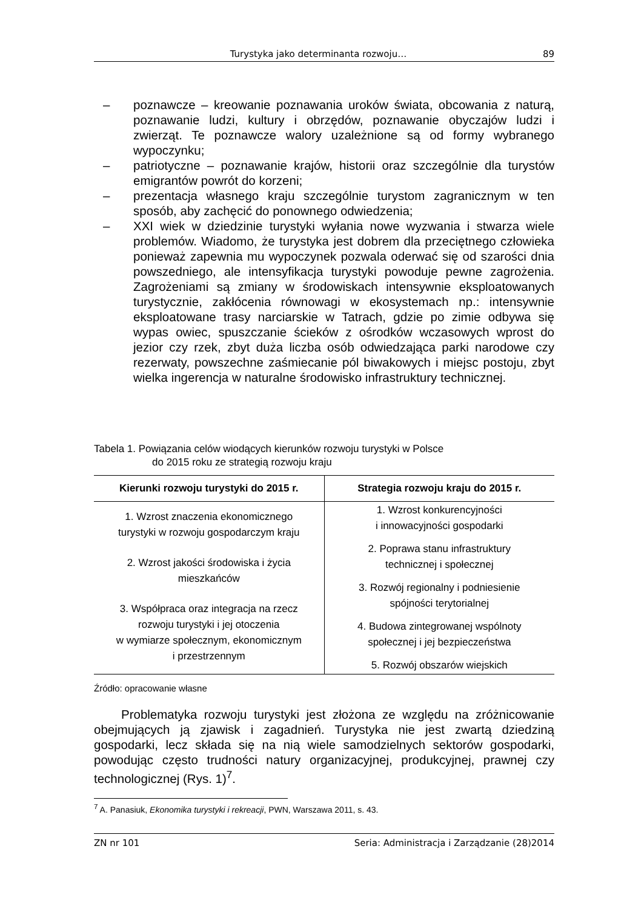Turystyka jako determinanta rozwoju… 89
– poznawcze – kreowanie poznawania uroków świata, obcowania z naturą, poznawanie ludzi, kultury i obrzędów, poznawanie obyczajów ludzi i zwierząt. Te poznawcze walory uzależnione są od formy wybranego wypoczynku;
– patriotyczne – poznawanie krajów, historii oraz szczególnie dla turystów emigrantów powrót do korzeni;
– prezentacja własnego kraju szczególnie turystom zagranicznym w ten sposób, aby zachęcić do ponownego odwiedzenia;
– XXI wiek w dziedzinie turystyki wyłania nowe wyzwania i stwarza wiele problemów. Wiadomo, że turystyka jest dobrem dla przeciętnego człowieka ponieważ zapewnia mu wypoczynek pozwala oderwać się od szarości dnia powszedniego, ale intensyfikacja turystyki powoduje pewne zagrożenia. Zagrożeniami są zmiany w środowiskach intensywnie eksploatowanych turystycznie, zakłócenia równowagi w ekosystemach np.: intensywnie eksploatowane trasy narciarskie w Tatrach, gdzie po zimie odbywa się wypas owiec, spuszczanie ścieków z ośrodków wczasowych wprost do jezior czy rzek, zbyt duża liczba osób odwiedzająca parki narodowe czy rezerwaty, powszechne zaśmiecanie pól biwakowych i miejsc postoju, zbyt wielka ingerencja w naturalne środowisko infrastruktury technicznej.
Tabela 1. Powiązania celów wiodących kierunków rozwoju turystyki w Polsce
do 2015 roku ze strategią rozwoju kraju
| Kierunki rozwoju turystyki do 2015 r. | Strategia rozwoju kraju do 2015 r. |
| --- | --- |
| 1. Wzrost znaczenia ekonomicznego turystyki w rozwoju gospodarczym kraju 2. Wzrost jakości środowiska i życia mieszkańców 3. Współpraca oraz integracja na rzecz rozwoju turystyki i jej otoczenia w wymiarze społecznym, ekonomicznym i przestrzennym | 1. Wzrost konkurencyjności i innowacyjności gospodarki 2. Poprawa stanu infrastruktury technicznej i społecznej 3. Rozwój regionalny i podniesienie spójności terytorialnej 4. Budowa zintegrowanej wspólnoty społecznej i jej bezpieczeństwa 5. Rozwój obszarów wiejskich |
Źródło: opracowanie własne
Problematyka rozwoju turystyki jest złożona ze względu na zróżnicowanie obejmujących ją zjawisk i zagadnień. Turystyka nie jest zwartą dziedziną gospodarki, lecz składa się na nią wiele samodzielnych sektorów gospodarki, powodując często trudności natury organizacyjnej, produkcyjnej, prawnej czy technologicznej (Rys. 1)<sup>7</sup>.
<sup>7</sup> A. Panasiuk, Ekonomika turystyki i rekreacji, PWN, Warszawa 2011, s. 43.
ZN nr 101 Seria: Administracja i Zarządzanie (28)2014